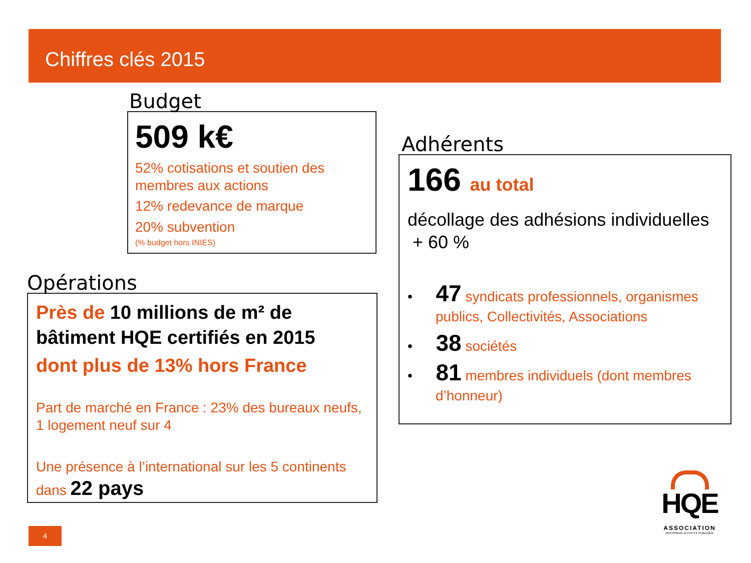Chiffres clés 2015
Budget
509 k€
52% cotisations et soutien des membres aux actions
12% redevance de marque
20% subvention
(% budget hors INIES)
Opérations
Près de 10 millions de m² de bâtiment HQE certifiés en 2015
dont plus de 13% hors France
Part de marché en France : 23% des bureaux neufs, 1 logement neuf sur 4
Une présence à l’international sur les 5 continents
dans 22 pays
Adhérents
166 au total
décollage des adhésions individuelles + 60 %
• 47 syndicats professionnels, organismes publics, Collectivités, Associations
• 38 sociétés
• 81 membres individuels (dont membres d’honneur)
4
HQE
ASSOCIATION
RECONNUE D'UTILITÉ PUBLIQUE